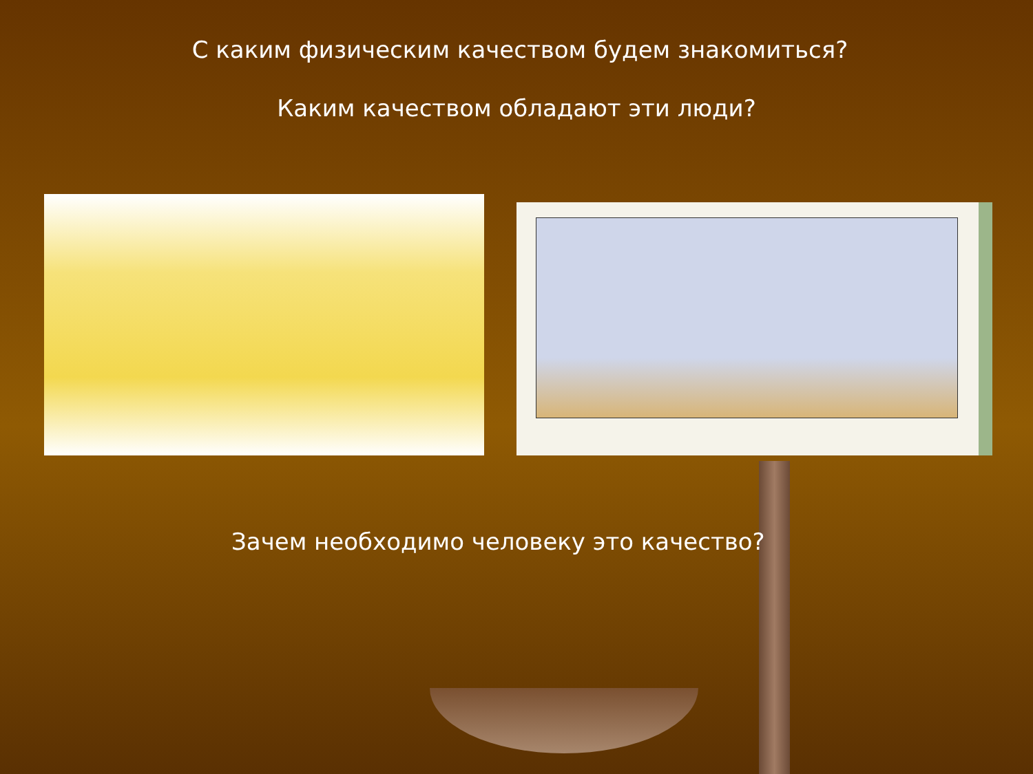С каким физическим качеством будем знакомиться?
Каким качеством обладают эти люди?
Зачем необходимо человеку это качество?